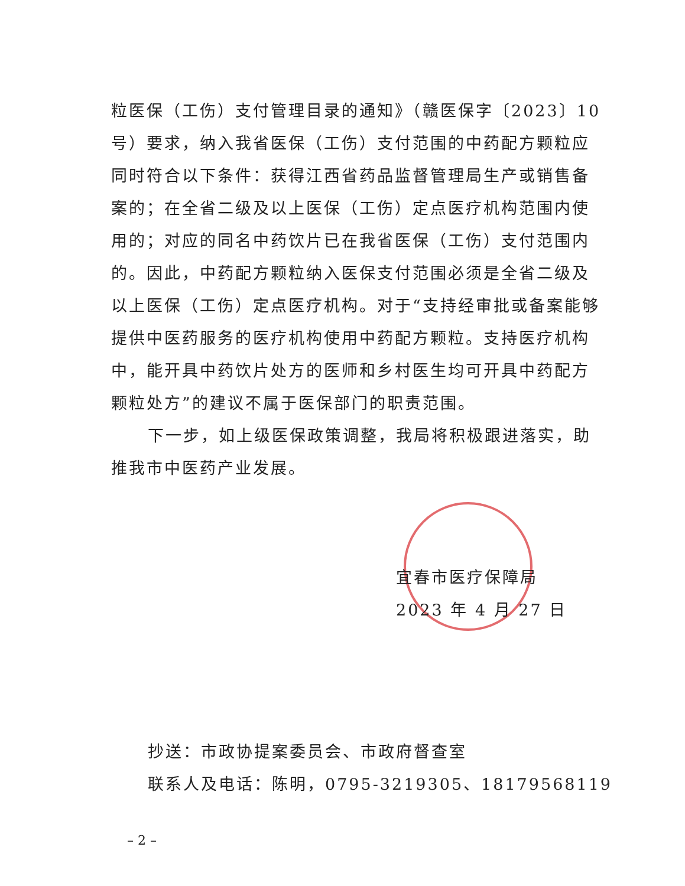粒医保（工伤）支付管理目录的通知》（赣医保字〔2023〕10号）要求，纳入我省医保（工伤）支付范围的中药配方颗粒应同时符合以下条件：获得江西省药品监督管理局生产或销售备案的；在全省二级及以上医保（工伤）定点医疗机构范围内使用的；对应的同名中药饮片已在我省医保（工伤）支付范围内的。因此，中药配方颗粒纳入医保支付范围必须是全省二级及以上医保（工伤）定点医疗机构。对于“支持经审批或备案能够提供中医药服务的医疗机构使用中药配方颗粒。支持医疗机构中，能开具中药饮片处方的医师和乡村医生均可开具中药配方颗粒处方”的建议不属于医保部门的职责范围。
下一步，如上级医保政策调整，我局将积极跟进落实，助推我市中医药产业发展。
宜春市医疗保障局
2023 年 4 月 27 日
抄送：市政协提案委员会、市政府督查室
联系人及电话：陈明，0795-3219305、18179568119
– 2 –